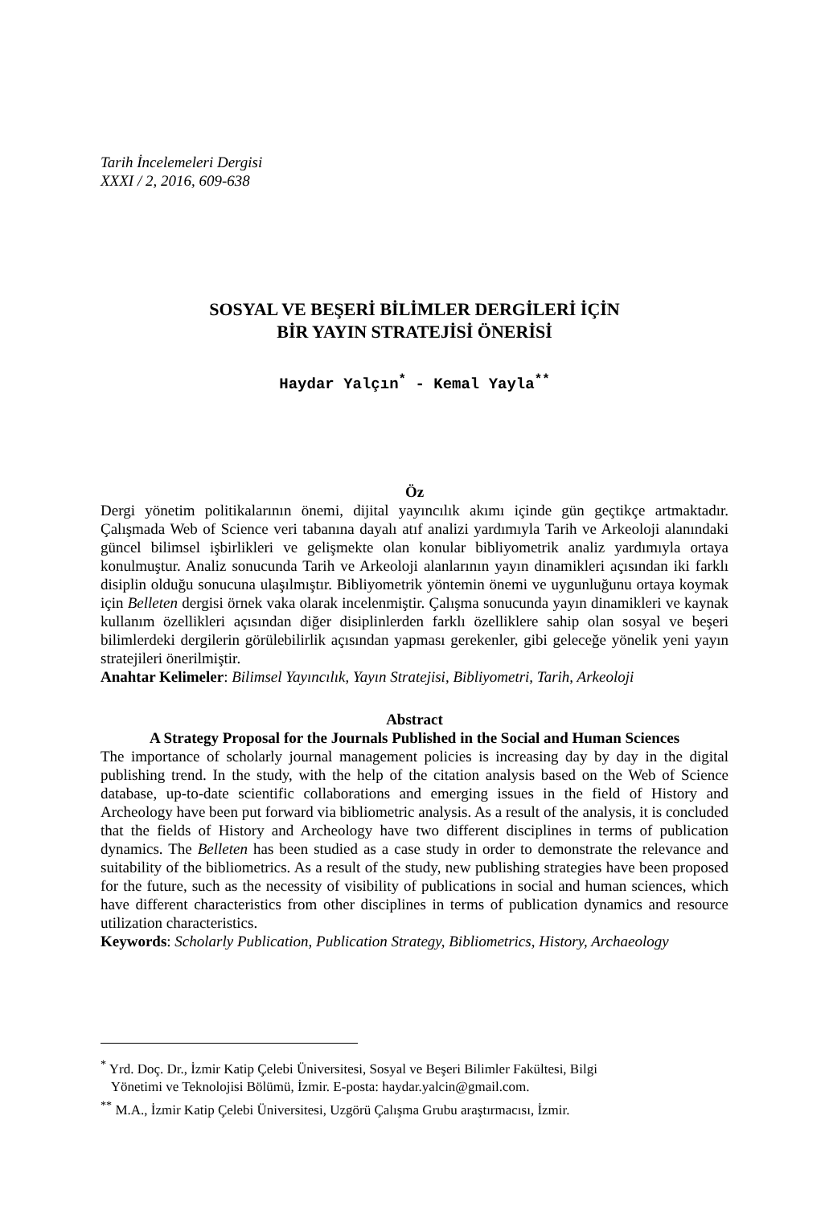Tarih İncelemeleri Dergisi
XXXI / 2, 2016, 609-638
SOSYAL VE BEŞERİ BİLİMLER DERGİLERİ İÇİN
BİR YAYIN STRATEJİSİ ÖNERİSİ
Haydar Yalçın<sup>*</sup> - Kemal Yayla<sup>**</sup>
Öz
Dergi yönetim politikalarının önemi, dijital yayıncılık akımı içinde gün geçtikçe artmaktadır. Çalışmada Web of Science veri tabanına dayalı atıf analizi yardımıyla Tarih ve Arkeoloji alanındaki güncel bilimsel işbirlikleri ve gelişmekte olan konular bibliyometrik analiz yardımıyla ortaya konulmuştur. Analiz sonucunda Tarih ve Arkeoloji alanlarının yayın dinamikleri açısından iki farklı disiplin olduğu sonucuna ulaşılmıştır. Bibliyometrik yöntemin önemi ve uygunluğunu ortaya koymak için Belleten dergisi örnek vaka olarak incelenmiştir. Çalışma sonucunda yayın dinamikleri ve kaynak kullanım özellikleri açısından diğer disiplinlerden farklı özelliklere sahip olan sosyal ve beşeri bilimlerdeki dergilerin görülebilirlik açısından yapması gerekenler, gibi geleceğe yönelik yeni yayın stratejileri önerilmiştir.
Anahtar Kelimeler: Bilimsel Yayıncılık, Yayın Stratejisi, Bibliyometri, Tarih, Arkeoloji
Abstract
A Strategy Proposal for the Journals Published in the Social and Human Sciences
The importance of scholarly journal management policies is increasing day by day in the digital publishing trend. In the study, with the help of the citation analysis based on the Web of Science database, up-to-date scientific collaborations and emerging issues in the field of History and Archeology have been put forward via bibliometric analysis. As a result of the analysis, it is concluded that the fields of History and Archeology have two different disciplines in terms of publication dynamics. The Belleten has been studied as a case study in order to demonstrate the relevance and suitability of the bibliometrics. As a result of the study, new publishing strategies have been proposed for the future, such as the necessity of visibility of publications in social and human sciences, which have different characteristics from other disciplines in terms of publication dynamics and resource utilization characteristics.
Keywords: Scholarly Publication, Publication Strategy, Bibliometrics, History, Archaeology
<sup>*</sup> Yrd. Doç. Dr., İzmir Katip Çelebi Üniversitesi, Sosyal ve Beşeri Bilimler Fakültesi, Bilgi
Yönetimi ve Teknolojisi Bölümü, İzmir. E-posta: haydar.yalcin@gmail.com.
<sup>**</sup> M.A., İzmir Katip Çelebi Üniversitesi, Uzgörü Çalışma Grubu araştırmacısı, İzmir.